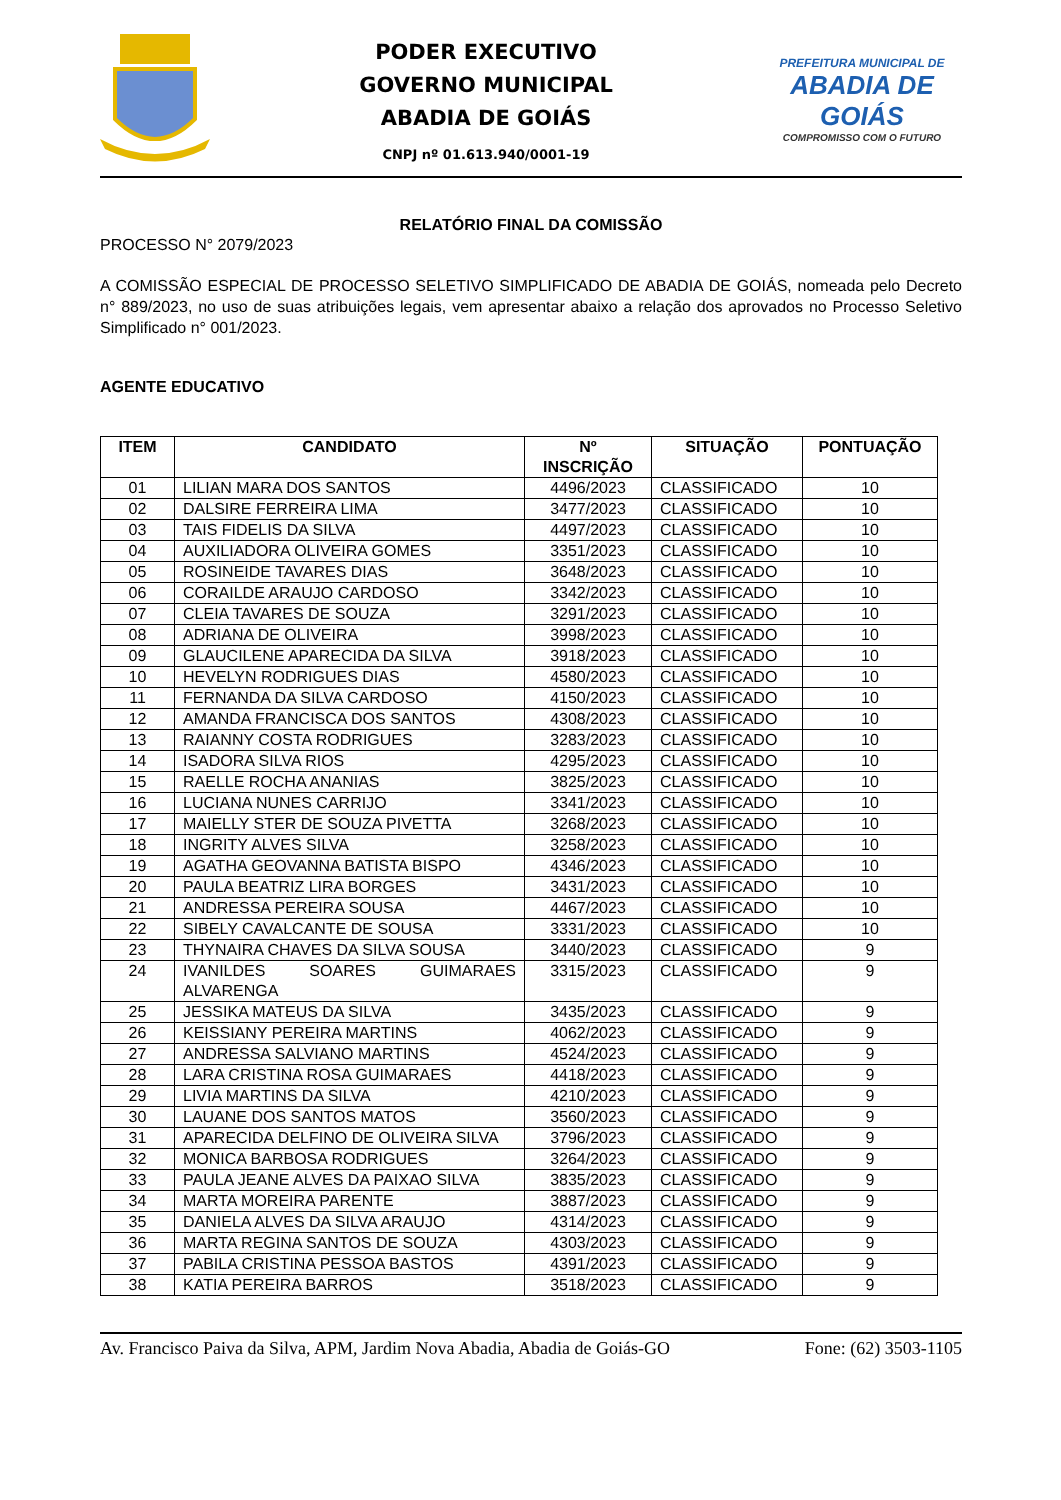PODER EXECUTIVO
GOVERNO MUNICIPAL
ABADIA DE GOIÁS
CNPJ nº 01.613.940/0001-19
PREFEITURA MUNICIPAL DE
ABADIA DE GOIÁS
COMPROMISSO COM O FUTURO
RELATÓRIO FINAL DA COMISSÃO
PROCESSO N° 2079/2023
A COMISSÃO ESPECIAL DE PROCESSO SELETIVO SIMPLIFICADO DE ABADIA DE GOIÁS, nomeada pelo Decreto n° 889/2023, no uso de suas atribuições legais, vem apresentar abaixo a relação dos aprovados no Processo Seletivo Simplificado n° 001/2023.
AGENTE EDUCATIVO
| ITEM | CANDIDATO | Nº INSCRIÇÃO | SITUAÇÃO | PONTUAÇÃO |
| --- | --- | --- | --- | --- |
| 01 | LILIAN MARA DOS SANTOS | 4496/2023 | CLASSIFICADO | 10 |
| 02 | DALSIRE FERREIRA LIMA | 3477/2023 | CLASSIFICADO | 10 |
| 03 | TAIS FIDELIS DA SILVA | 4497/2023 | CLASSIFICADO | 10 |
| 04 | AUXILIADORA OLIVEIRA GOMES | 3351/2023 | CLASSIFICADO | 10 |
| 05 | ROSINEIDE TAVARES DIAS | 3648/2023 | CLASSIFICADO | 10 |
| 06 | CORAILDE ARAUJO CARDOSO | 3342/2023 | CLASSIFICADO | 10 |
| 07 | CLEIA TAVARES DE SOUZA | 3291/2023 | CLASSIFICADO | 10 |
| 08 | ADRIANA DE OLIVEIRA | 3998/2023 | CLASSIFICADO | 10 |
| 09 | GLAUCILENE APARECIDA DA SILVA | 3918/2023 | CLASSIFICADO | 10 |
| 10 | HEVELYN RODRIGUES DIAS | 4580/2023 | CLASSIFICADO | 10 |
| 11 | FERNANDA DA SILVA CARDOSO | 4150/2023 | CLASSIFICADO | 10 |
| 12 | AMANDA FRANCISCA DOS SANTOS | 4308/2023 | CLASSIFICADO | 10 |
| 13 | RAIANNY COSTA RODRIGUES | 3283/2023 | CLASSIFICADO | 10 |
| 14 | ISADORA SILVA RIOS | 4295/2023 | CLASSIFICADO | 10 |
| 15 | RAELLE ROCHA ANANIAS | 3825/2023 | CLASSIFICADO | 10 |
| 16 | LUCIANA NUNES CARRIJO | 3341/2023 | CLASSIFICADO | 10 |
| 17 | MAIELLY STER DE SOUZA PIVETTA | 3268/2023 | CLASSIFICADO | 10 |
| 18 | INGRITY ALVES SILVA | 3258/2023 | CLASSIFICADO | 10 |
| 19 | AGATHA GEOVANNA BATISTA BISPO | 4346/2023 | CLASSIFICADO | 10 |
| 20 | PAULA BEATRIZ LIRA BORGES | 3431/2023 | CLASSIFICADO | 10 |
| 21 | ANDRESSA PEREIRA SOUSA | 4467/2023 | CLASSIFICADO | 10 |
| 22 | SIBELY CAVALCANTE DE SOUSA | 3331/2023 | CLASSIFICADO | 10 |
| 23 | THYNAIRA CHAVES DA SILVA SOUSA | 3440/2023 | CLASSIFICADO | 9 |
| 24 | IVANILDES SOARES GUIMARAES ALVARENGA | 3315/2023 | CLASSIFICADO | 9 |
| 25 | JESSIKA MATEUS DA SILVA | 3435/2023 | CLASSIFICADO | 9 |
| 26 | KEISSIANY PEREIRA MARTINS | 4062/2023 | CLASSIFICADO | 9 |
| 27 | ANDRESSA SALVIANO MARTINS | 4524/2023 | CLASSIFICADO | 9 |
| 28 | LARA CRISTINA ROSA GUIMARAES | 4418/2023 | CLASSIFICADO | 9 |
| 29 | LIVIA MARTINS DA SILVA | 4210/2023 | CLASSIFICADO | 9 |
| 30 | LAUANE DOS SANTOS MATOS | 3560/2023 | CLASSIFICADO | 9 |
| 31 | APARECIDA DELFINO DE OLIVEIRA SILVA | 3796/2023 | CLASSIFICADO | 9 |
| 32 | MONICA BARBOSA RODRIGUES | 3264/2023 | CLASSIFICADO | 9 |
| 33 | PAULA JEANE ALVES DA PAIXAO SILVA | 3835/2023 | CLASSIFICADO | 9 |
| 34 | MARTA MOREIRA PARENTE | 3887/2023 | CLASSIFICADO | 9 |
| 35 | DANIELA ALVES DA SILVA ARAUJO | 4314/2023 | CLASSIFICADO | 9 |
| 36 | MARTA REGINA SANTOS DE SOUZA | 4303/2023 | CLASSIFICADO | 9 |
| 37 | PABILA CRISTINA PESSOA BASTOS | 4391/2023 | CLASSIFICADO | 9 |
| 38 | KATIA PEREIRA BARROS | 3518/2023 | CLASSIFICADO | 9 |
Av. Francisco Paiva da Silva, APM, Jardim Nova Abadia, Abadia de Goiás-GO Fone: (62) 3503-1105